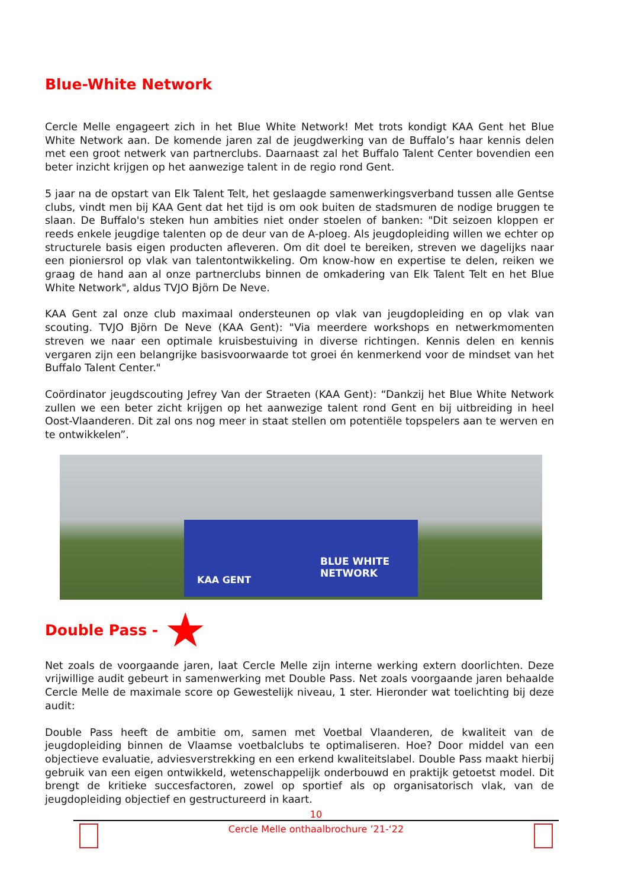Blue-White Network
Cercle Melle engageert zich in het Blue White Network! Met trots kondigt KAA Gent het Blue White Network aan. De komende jaren zal de jeugdwerking van de Buffalo’s haar kennis delen met een groot netwerk van partnerclubs. Daarnaast zal het Buffalo Talent Center bovendien een beter inzicht krijgen op het aanwezige talent in de regio rond Gent.
5 jaar na de opstart van Elk Talent Telt, het geslaagde samenwerkingsverband tussen alle Gentse clubs, vindt men bij KAA Gent dat het tijd is om ook buiten de stadsmuren de nodige bruggen te slaan. De Buffalo's steken hun ambities niet onder stoelen of banken: "Dit seizoen kloppen er reeds enkele jeugdige talenten op de deur van de A-ploeg. Als jeugdopleiding willen we echter op structurele basis eigen producten afleveren. Om dit doel te bereiken, streven we dagelijks naar een pioniersrol op vlak van talentontwikkeling. Om know-how en expertise te delen, reiken we graag de hand aan al onze partnerclubs binnen de omkadering van Elk Talent Telt en het Blue White Network", aldus TVJO Björn De Neve.
KAA Gent zal onze club maximaal ondersteunen op vlak van jeugdopleiding en op vlak van scouting. TVJO Björn De Neve (KAA Gent): "Via meerdere workshops en netwerkmomenten streven we naar een optimale kruisbestuiving in diverse richtingen. Kennis delen en kennis vergaren zijn een belangrijke basisvoorwaarde tot groei én kenmerkend voor de mindset van het Buffalo Talent Center."
Coördinator jeugdscouting Jefrey Van der Straeten (KAA Gent): “Dankzij het Blue White Network zullen we een beter zicht krijgen op het aanwezige talent rond Gent en bij uitbreiding in heel Oost-Vlaanderen. Dit zal ons nog meer in staat stellen om potentiële topspelers aan te werven en te ontwikkelen”.
BLUE WHITE NETWORK
KAA GENT
Double Pass -
★
Net zoals de voorgaande jaren, laat Cercle Melle zijn interne werking extern doorlichten. Deze vrijwillige audit gebeurt in samenwerking met Double Pass. Net zoals voorgaande jaren behaalde Cercle Melle de maximale score op Gewestelijk niveau, 1 ster. Hieronder wat toelichting bij deze audit:
Double Pass heeft de ambitie om, samen met Voetbal Vlaanderen, de kwaliteit van de jeugdopleiding binnen de Vlaamse voetbalclubs te optimaliseren. Hoe? Door middel van een objectieve evaluatie, adviesverstrekking en een erkend kwaliteitslabel. Double Pass maakt hierbij gebruik van een eigen ontwikkeld, wetenschappelijk onderbouwd en praktijk getoetst model. Dit brengt de kritieke succesfactoren, zowel op sportief als op organisatorisch vlak, van de jeugdopleiding objectief en gestructureerd in kaart.
10
Cercle Melle onthaalbrochure ’21-‘22